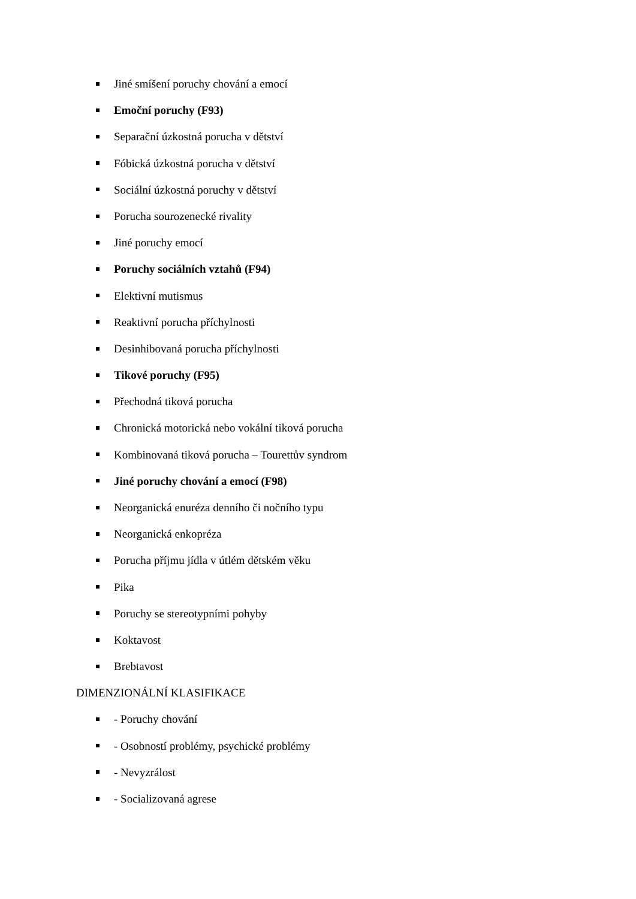Jiné smíšení poruchy chování a emocí
Emoční poruchy (F93)
Separační úzkostná porucha v dětství
Fóbická úzkostná porucha v dětství
Sociální úzkostná poruchy v dětství
Porucha sourozenecké rivality
Jiné poruchy emocí
Poruchy sociálních vztahů (F94)
Elektivní mutismus
Reaktivní porucha příchylnosti
Desinhibovaná porucha příchylnosti
Tikové poruchy (F95)
Přechodná tiková porucha
Chronická motorická nebo vokální tiková porucha
Kombinovaná tiková porucha – Tourettův syndrom
Jiné poruchy chování a emocí (F98)
Neorganická enuréza denního či nočního typu
Neorganická enkopréza
Porucha příjmu jídla v útlém dětském věku
Pika
Poruchy se stereotypními pohyby
Koktavost
Brebtavost
DIMENZIONÁLNÍ KLASIFIKACE
- Poruchy chování
- Osobností problémy, psychické problémy
- Nevyzrálost
- Socializovaná agrese